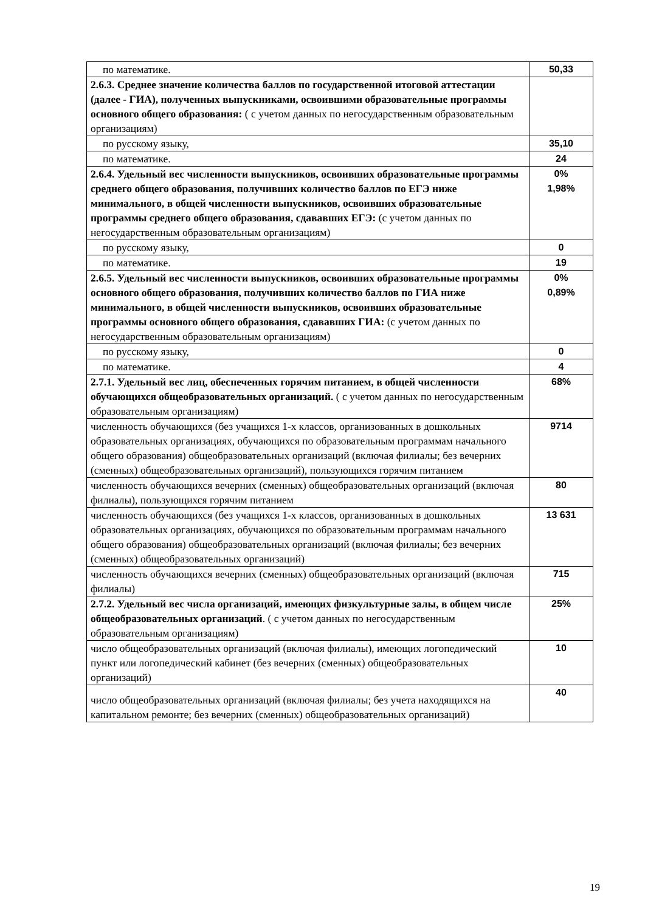| по математике. | 50,33 |
| 2.6.3. Среднее значение количества баллов по государственной итоговой аттестации (далее - ГИА), полученных выпускниками, освоившими образовательные программы основного общего образования: ( с учетом данных по негосударственным образовательным организациям) | |
| по русскому языку, | 35,10 |
| по математике. | 24 |
| 2.6.4. Удельный вес численности выпускников, освоивших образовательные программы среднего общего образования, получивших количество баллов по ЕГЭ ниже минимального, в общей численности выпускников, освоивших образовательные программы среднего общего образования, сдававших ЕГЭ: (с учетом данных по негосударственным образовательным организациям) | 0% 1,98% |
| по русскому языку, | 0 |
| по математике. | 19 |
| 2.6.5. Удельный вес численности выпускников, освоивших образовательные программы основного общего образования, получивших количество баллов по ГИА ниже минимального, в общей численности выпускников, освоивших образовательные программы основного общего образования, сдававших ГИА: (с учетом данных по негосударственным образовательным организациям) | 0% 0,89% |
| по русскому языку, | 0 |
| по математике. | 4 |
| 2.7.1. Удельный вес лиц, обеспеченных горячим питанием, в общей численности обучающихся общеобразовательных организаций. ( с учетом данных по негосударственным образовательным организациям) | 68% |
| численность обучающихся (без учащихся 1-х классов, организованных в дошкольных образовательных организациях, обучающихся по образовательным программам начального общего образования) общеобразовательных организаций (включая филиалы; без вечерних (сменных) общеобразовательных организаций), пользующихся горячим питанием | 9714 |
| численность обучающихся вечерних (сменных) общеобразовательных организаций (включая филиалы), пользующихся горячим питанием | 80 |
| численность обучающихся (без учащихся 1-х классов, организованных в дошкольных образовательных организациях, обучающихся по образовательным программам начального общего образования) общеобразовательных организаций (включая филиалы; без вечерних (сменных) общеобразовательных организаций) | 13 631 |
| численность обучающихся вечерних (сменных) общеобразовательных организаций (включая филиалы) | 715 |
| 2.7.2. Удельный вес числа организаций, имеющих физкультурные залы, в общем числе общеобразовательных организаций . ( с учетом данных по негосударственным образовательным организациям) | 25% |
| число общеобразовательных организаций (включая филиалы), имеющих логопедический пункт или логопедический кабинет (без вечерних (сменных) общеобразовательных организаций) | 10 |
| число общеобразовательных организаций (включая филиалы; без учета находящихся на капитальном ремонте; без вечерних (сменных) общеобразовательных организаций) | 40 |
19